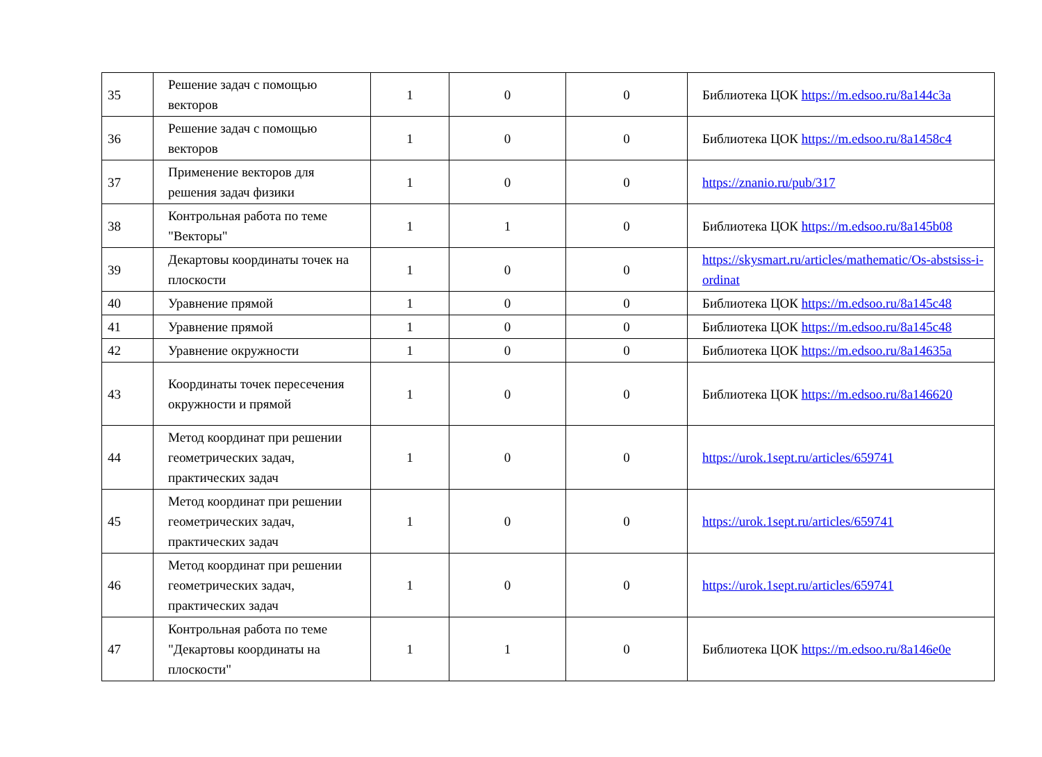| 35 | Решение задач с помощью векторов | 1 | 0 | 0 | Библиотека ЦОК https://m.edsoo.ru/8a144c3a |
| 36 | Решение задач с помощью векторов | 1 | 0 | 0 | Библиотека ЦОК https://m.edsoo.ru/8a1458c4 |
| 37 | Применение векторов для решения задач физики | 1 | 0 | 0 | https://znanio.ru/pub/317 |
| 38 | Контрольная работа по теме "Векторы" | 1 | 1 | 0 | Библиотека ЦОК https://m.edsoo.ru/8a145b08 |
| 39 | Декартовы координаты точек на плоскости | 1 | 0 | 0 | https://skysmart.ru/articles/mathematic/Os-abstsiss-i-ordinat |
| 40 | Уравнение прямой | 1 | 0 | 0 | Библиотека ЦОК https://m.edsoo.ru/8a145c48 |
| 41 | Уравнение прямой | 1 | 0 | 0 | Библиотека ЦОК https://m.edsoo.ru/8a145c48 |
| 42 | Уравнение окружности | 1 | 0 | 0 | Библиотека ЦОК https://m.edsoo.ru/8a14635a |
| 43 | Координаты точек пересечения окружности и прямой | 1 | 0 | 0 | Библиотека ЦОК https://m.edsoo.ru/8a146620 |
| 44 | Метод координат при решении геометрических задач, практических задач | 1 | 0 | 0 | https://urok.1sept.ru/articles/659741 |
| 45 | Метод координат при решении геометрических задач, практических задач | 1 | 0 | 0 | https://urok.1sept.ru/articles/659741 |
| 46 | Метод координат при решении геометрических задач, практических задач | 1 | 0 | 0 | https://urok.1sept.ru/articles/659741 |
| 47 | Контрольная работа по теме "Декартовы координаты на плоскости" | 1 | 1 | 0 | Библиотека ЦОК https://m.edsoo.ru/8a146e0e |